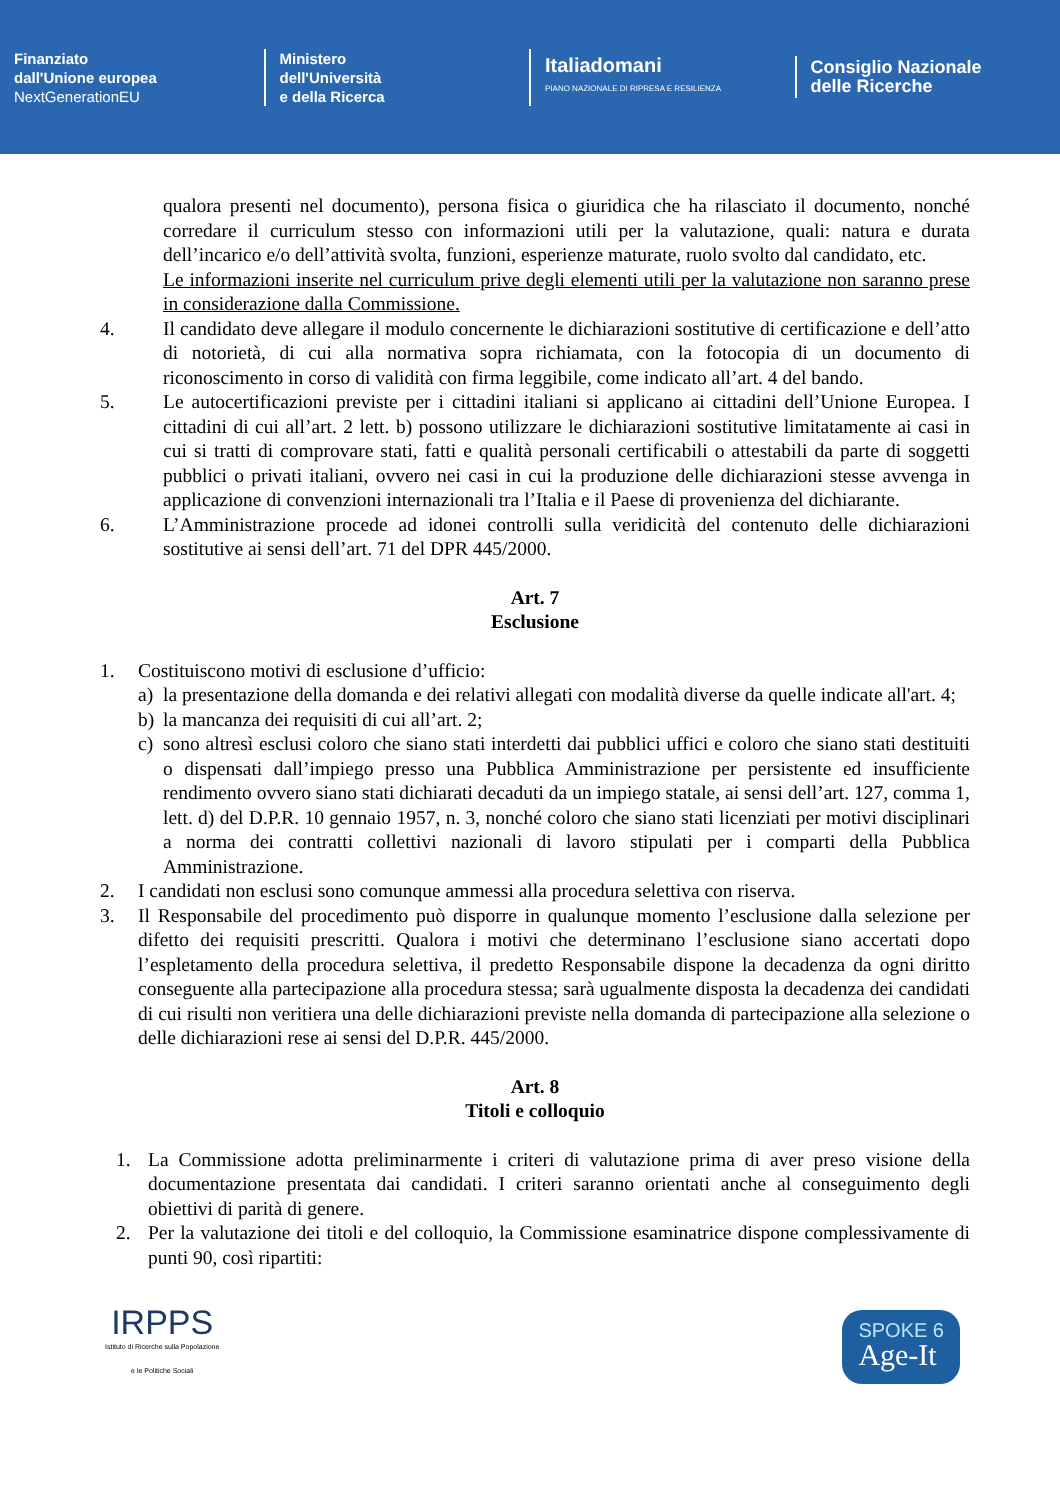Finanziato
dall'Unione europea
NextGenerationEU
Ministero
dell'Università
e della Ricerca
Italiadomani
PIANO NAZIONALE DI RIPRESA E RESILIENZA
Consiglio Nazionale
delle Ricerche
qualora presenti nel documento), persona fisica o giuridica che ha rilasciato il documento, nonché corredare il curriculum stesso con informazioni utili per la valutazione, quali: natura e durata dell’incarico e/o dell’attività svolta, funzioni, esperienze maturate, ruolo svolto dal candidato, etc.
Le informazioni inserite nel curriculum prive degli elementi utili per la valutazione non saranno prese in considerazione dalla Commissione.
4. Il candidato deve allegare il modulo concernente le dichiarazioni sostitutive di certificazione e dell’atto di notorietà, di cui alla normativa sopra richiamata, con la fotocopia di un documento di riconoscimento in corso di validità con firma leggibile, come indicato all’art. 4 del bando.
5. Le autocertificazioni previste per i cittadini italiani si applicano ai cittadini dell’Unione Europea. I cittadini di cui all’art. 2 lett. b) possono utilizzare le dichiarazioni sostitutive limitatamente ai casi in cui si tratti di comprovare stati, fatti e qualità personali certificabili o attestabili da parte di soggetti pubblici o privati italiani, ovvero nei casi in cui la produzione delle dichiarazioni stesse avvenga in applicazione di convenzioni internazionali tra l’Italia e il Paese di provenienza del dichiarante.
6. L’Amministrazione procede ad idonei controlli sulla veridicità del contenuto delle dichiarazioni sostitutive ai sensi dell’art. 71 del DPR 445/2000.
Art. 7
Esclusione
1. Costituiscono motivi di esclusione d’ufficio:
a) la presentazione della domanda e dei relativi allegati con modalità diverse da quelle indicate all'art. 4;
b) la mancanza dei requisiti di cui all’art. 2;
c) sono altresì esclusi coloro che siano stati interdetti dai pubblici uffici e coloro che siano stati destituiti o dispensati dall’impiego presso una Pubblica Amministrazione per persistente ed insufficiente rendimento ovvero siano stati dichiarati decaduti da un impiego statale, ai sensi dell’art. 127, comma 1, lett. d) del D.P.R. 10 gennaio 1957, n. 3, nonché coloro che siano stati licenziati per motivi disciplinari a norma dei contratti collettivi nazionali di lavoro stipulati per i comparti della Pubblica Amministrazione.
2. I candidati non esclusi sono comunque ammessi alla procedura selettiva con riserva.
3. Il Responsabile del procedimento può disporre in qualunque momento l’esclusione dalla selezione per difetto dei requisiti prescritti. Qualora i motivi che determinano l’esclusione siano accertati dopo l’espletamento della procedura selettiva, il predetto Responsabile dispone la decadenza da ogni diritto conseguente alla partecipazione alla procedura stessa; sarà ugualmente disposta la decadenza dei candidati di cui risulti non veritiera una delle dichiarazioni previste nella domanda di partecipazione alla selezione o delle dichiarazioni rese ai sensi del D.P.R. 445/2000.
Art. 8
Titoli e colloquio
1. La Commissione adotta preliminarmente i criteri di valutazione prima di aver preso visione della documentazione presentata dai candidati. I criteri saranno orientati anche al conseguimento degli obiettivi di parità di genere.
2. Per la valutazione dei titoli e del colloquio, la Commissione esaminatrice dispone complessivamente di punti 90, così ripartiti:
IRPPS
Istituto di Ricerche sulla Popolazione
e le Politiche Sociali
SPOKE 6
Age-It